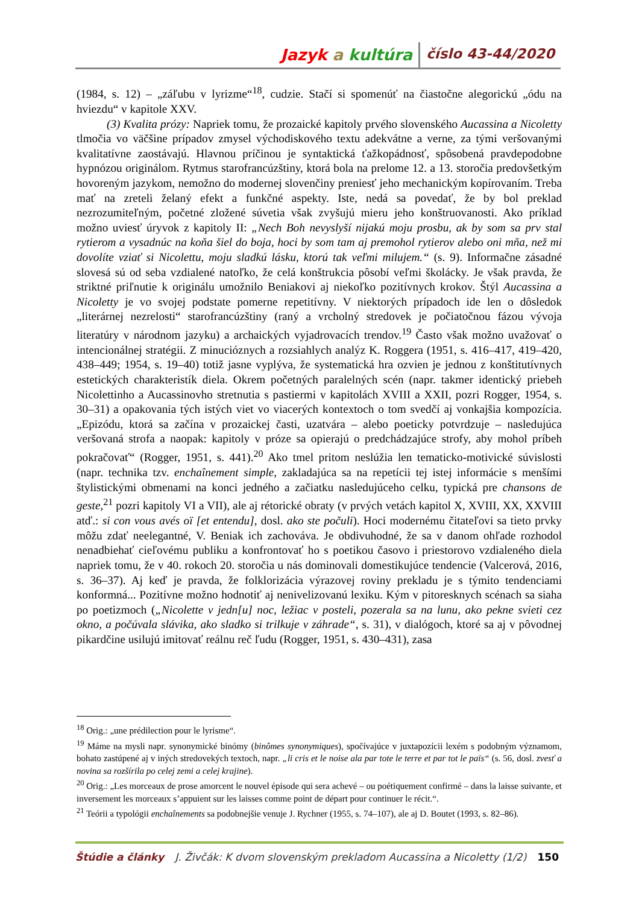Jazyk a kultúra číslo 43-44/2020
(1984, s. 12) – „záľubu v lyrizme“<sup>18</sup>, cudzie. Stačí si spomenúť na čiastočne alegorickú „ódu na hviezdu“ v kapitole XXV.
(3) Kvalita prózy: Napriek tomu, že prozaické kapitoly prvého slovenského Aucassina a Nicoletty tlmočia vo väčšine prípadov zmysel východiskového textu adekvátne a verne, za tými veršovanými kvalitatívne zaostávajú. Hlavnou príčinou je syntaktická ťažkopádnosť, spôsobená pravdepodobne hypnózou originálom. Rytmus starofrancúzštiny, ktorá bola na prelome 12. a 13. storočia predovšetkým hovoreným jazykom, nemožno do modernej slovenčiny preniesť jeho mechanickým kopírovaním. Treba mať na zreteli želaný efekt a funkčné aspekty. Iste, nedá sa povedať, že by bol preklad nezrozumiteľným, početné zložené súvetia však zvyšujú mieru jeho konštruovanosti. Ako príklad možno uviesť úryvok z kapitoly II: „Nech Boh nevyslyší nijakú moju prosbu, ak by som sa prv stal rytierom a vysadnúc na koňa šiel do boja, hoci by som tam aj premohol rytierov alebo oni mňa, než mi dovolíte vziať si Nicolettu, moju sladkú lásku, ktorú tak veľmi milujem.“ (s. 9). Informačne zásadné slovesá sú od seba vzdialené natoľko, že celá konštrukcia pôsobí veľmi školácky. Je však pravda, že striktné priľnutie k originálu umožnilo Beniakovi aj niekoľko pozitívnych krokov. Štýl Aucassina a Nicoletty je vo svojej podstate pomerne repetitívny. V niektorých prípadoch ide len o dôsledok „literárnej nezrelosti“ starofrancúzštiny (raný a vrcholný stredovek je počiatočnou fázou vývoja literatúry v národnom jazyku) a archaických vyjadrovacích trendov.<sup>19</sup> Často však možno uvažovať o intencionálnej stratégii. Z minucióznych a rozsiahlych analýz K. Roggera (1951, s. 416–417, 419–420, 438–449; 1954, s. 19–40) totiž jasne vyplýva, že systematická hra ozvien je jednou z konštitutívnych estetických charakteristík diela. Okrem početných paralelných scén (napr. takmer identický priebeh Nicolettinho a Aucassinovho stretnutia s pastiermi v kapitolách XVIII a XXII, pozri Rogger, 1954, s. 30–31) a opakovania tých istých viet vo viacerých kontextoch o tom svedčí aj vonkajšia kompozícia. „Epizódu, ktorá sa začína v prozaickej časti, uzatvára – alebo poeticky potvrdzuje – nasledujúca veršovaná strofa a naopak: kapitoly v próze sa opierajú o predchádzajúce strofy, aby mohol príbeh pokračovať“ (Rogger, 1951, s. 441).<sup>20</sup> Ako tmel pritom neslúžia len tematicko-motivické súvislosti (napr. technika tzv. enchaînement simple, zakladajúca sa na repetícii tej istej informácie s menšími štylistickými obmenami na konci jedného a začiatku nasledujúceho celku, typická pre chansons de geste,<sup>21</sup> pozri kapitoly VI a VII), ale aj rétorické obraty (v prvých vetách kapitol X, XVIII, XX, XXVIII atď.: si con vous avés oï [et entendu], dosl. ako ste počuli). Hoci modernému čitateľovi sa tieto prvky môžu zdať neelegantné, V. Beniak ich zachováva. Je obdivuhodné, že sa v danom ohľade rozhodol nenadbiehať cieľovému publiku a konfrontovať ho s poetikou časovo i priestorovo vzdialeného diela napriek tomu, že v 40. rokoch 20. storočia u nás dominovali domestikujúce tendencie (Valcerová, 2016, s. 36–37). Aj keď je pravda, že folklorizácia výrazovej roviny prekladu je s týmito tendenciami konformná... Pozitívne možno hodnotiť aj nenivelizovanú lexiku. Kým v pitoresknych scénach sa siaha po poetizmoch („Nicolette v jedn[u] noc, ležiac v posteli, pozerala sa na lunu, ako pekne svieti cez okno, a počúvala slávika, ako sladko si trilkuje v záhrade“, s. 31), v dialógoch, ktoré sa aj v pôvodnej pikardčine usilujú imitovať reálnu reč ľudu (Rogger, 1951, s. 430–431), zasa
<sup>18</sup> Orig.: „une prédilection pour le lyrisme“.
<sup>19</sup> Máme na mysli napr. synonymické binómy (binômes synonymiques), spočívajúce v juxtapozícii lexém s podobným významom, bohato zastúpené aj v iných stredovekých textoch, napr. „li cris et le noise ala par tote le terre et par tot le païs“ (s. 56, dosl. zvesť a novina sa rozšírila po celej zemi a celej krajine).
<sup>20</sup> Orig.: „Les morceaux de prose amorcent le nouvel épisode qui sera achevé – ou poétiquement confirmé – dans la laisse suivante, et inversement les morceaux s’appuient sur les laisses comme point de départ pour continuer le récit.“.
<sup>21</sup> Teórii a typológii enchaînements sa podobnejšie venuje J. Rychner (1955, s. 74–107), ale aj D. Boutet (1993, s. 82–86).
Štúdie a články J. Živčák: K dvom slovenským prekladom Aucassina a Nicoletty (1/2) 150